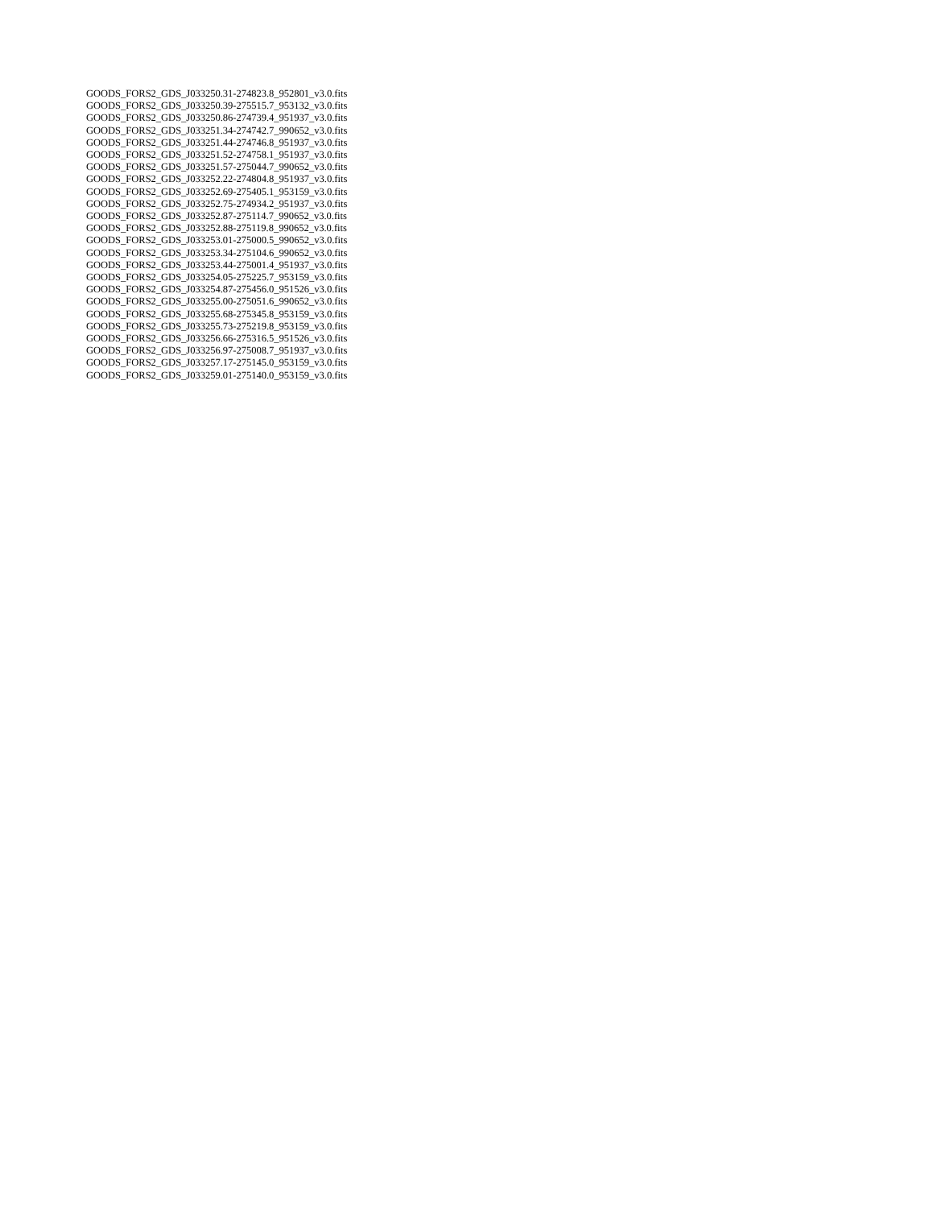GOODS_FORS2_GDS_J033250.31-274823.8_952801_v3.0.fits
GOODS_FORS2_GDS_J033250.39-275515.7_953132_v3.0.fits
GOODS_FORS2_GDS_J033250.86-274739.4_951937_v3.0.fits
GOODS_FORS2_GDS_J033251.34-274742.7_990652_v3.0.fits
GOODS_FORS2_GDS_J033251.44-274746.8_951937_v3.0.fits
GOODS_FORS2_GDS_J033251.52-274758.1_951937_v3.0.fits
GOODS_FORS2_GDS_J033251.57-275044.7_990652_v3.0.fits
GOODS_FORS2_GDS_J033252.22-274804.8_951937_v3.0.fits
GOODS_FORS2_GDS_J033252.69-275405.1_953159_v3.0.fits
GOODS_FORS2_GDS_J033252.75-274934.2_951937_v3.0.fits
GOODS_FORS2_GDS_J033252.87-275114.7_990652_v3.0.fits
GOODS_FORS2_GDS_J033252.88-275119.8_990652_v3.0.fits
GOODS_FORS2_GDS_J033253.01-275000.5_990652_v3.0.fits
GOODS_FORS2_GDS_J033253.34-275104.6_990652_v3.0.fits
GOODS_FORS2_GDS_J033253.44-275001.4_951937_v3.0.fits
GOODS_FORS2_GDS_J033254.05-275225.7_953159_v3.0.fits
GOODS_FORS2_GDS_J033254.87-275456.0_951526_v3.0.fits
GOODS_FORS2_GDS_J033255.00-275051.6_990652_v3.0.fits
GOODS_FORS2_GDS_J033255.68-275345.8_953159_v3.0.fits
GOODS_FORS2_GDS_J033255.73-275219.8_953159_v3.0.fits
GOODS_FORS2_GDS_J033256.66-275316.5_951526_v3.0.fits
GOODS_FORS2_GDS_J033256.97-275008.7_951937_v3.0.fits
GOODS_FORS2_GDS_J033257.17-275145.0_953159_v3.0.fits
GOODS_FORS2_GDS_J033259.01-275140.0_953159_v3.0.fits